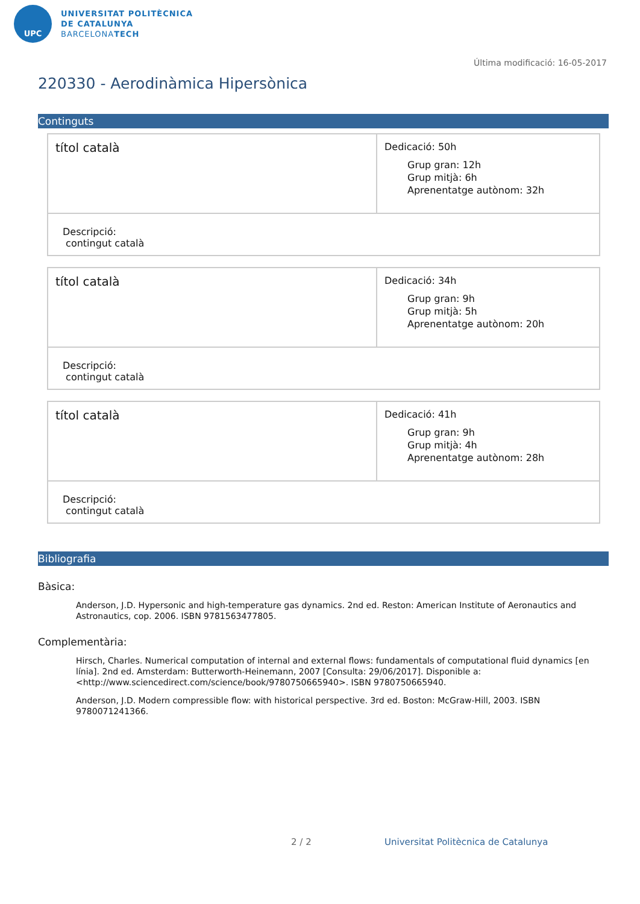UPC
UNIVERSITAT POLITÈCNICA
DE CATALUNYA
BARCELONATECH
Última modificació: 16-05-2017
220330 - Aerodinàmica Hipersònica
Continguts
| títol català | Dedicació: 50h Grup gran: 12h Grup mitjà: 6h Aprenentatge autònom: 32h |
| Descripció: contingut català | |
| títol català | Dedicació: 34h Grup gran: 9h Grup mitjà: 5h Aprenentatge autònom: 20h |
| Descripció: contingut català | |
| títol català | Dedicació: 41h Grup gran: 9h Grup mitjà: 4h Aprenentatge autònom: 28h |
| Descripció: contingut català | |
Bibliografia
Bàsica:
Anderson, J.D. Hypersonic and high-temperature gas dynamics. 2nd ed. Reston: American Institute of Aeronautics and Astronautics, cop. 2006. ISBN 9781563477805.
Complementària:
Hirsch, Charles. Numerical computation of internal and external flows: fundamentals of computational fluid dynamics [en línia]. 2nd ed. Amsterdam: Butterworth-Heinemann, 2007 [Consulta: 29/06/2017]. Disponible a: <http://www.sciencedirect.com/science/book/9780750665940>. ISBN 9780750665940.
Anderson, J.D. Modern compressible flow: with historical perspective. 3rd ed. Boston: McGraw-Hill, 2003. ISBN 9780071241366.
2 / 2
Universitat Politècnica de Catalunya